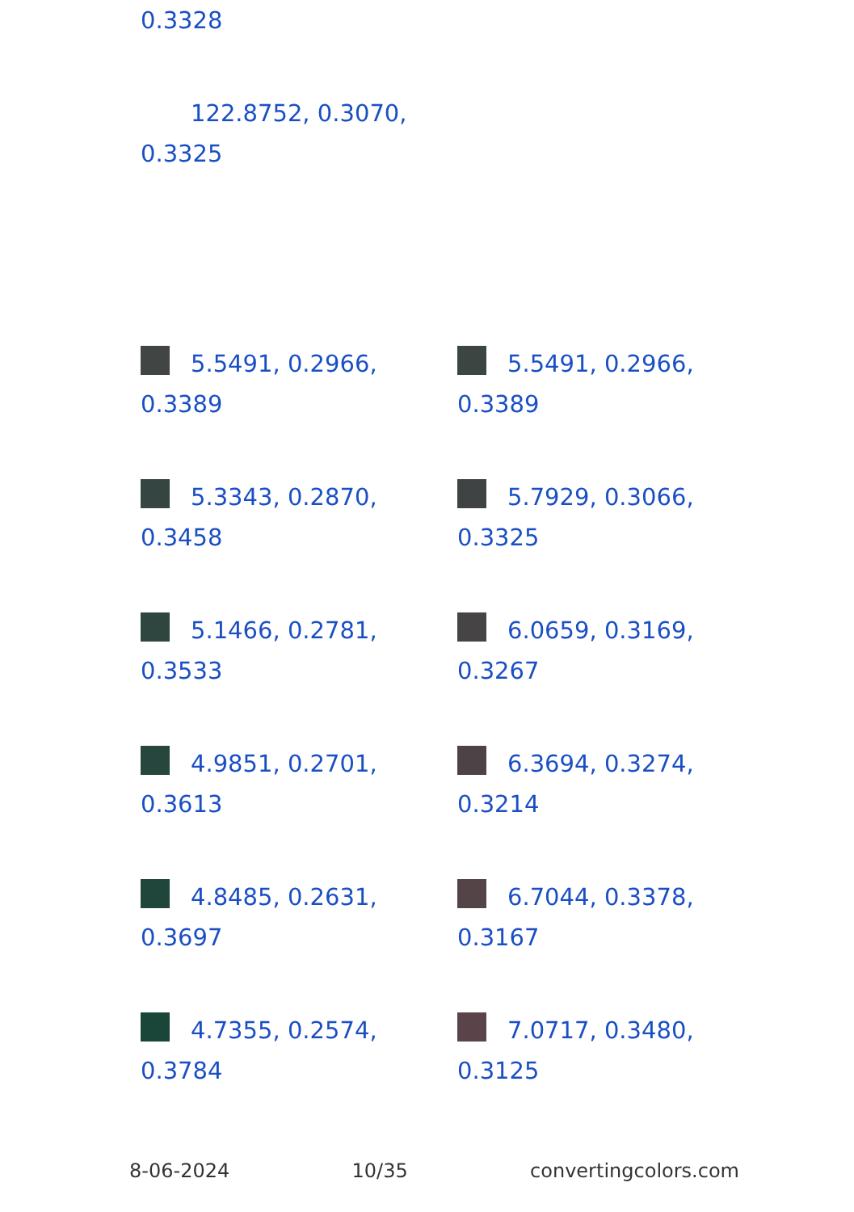0.3328
122.8752, 0.3070,
0.3325
5.5491, 0.2966,
0.3389
5.5491, 0.2966,
0.3389
5.3343, 0.2870,
0.3458
5.7929, 0.3066,
0.3325
5.1466, 0.2781,
0.3533
6.0659, 0.3169,
0.3267
4.9851, 0.2701,
0.3613
6.3694, 0.3274,
0.3214
4.8485, 0.2631,
0.3697
6.7044, 0.3378,
0.3167
4.7355, 0.2574,
0.3784
7.0717, 0.3480,
0.3125
8-06-2024 10/35 convertingcolors.com